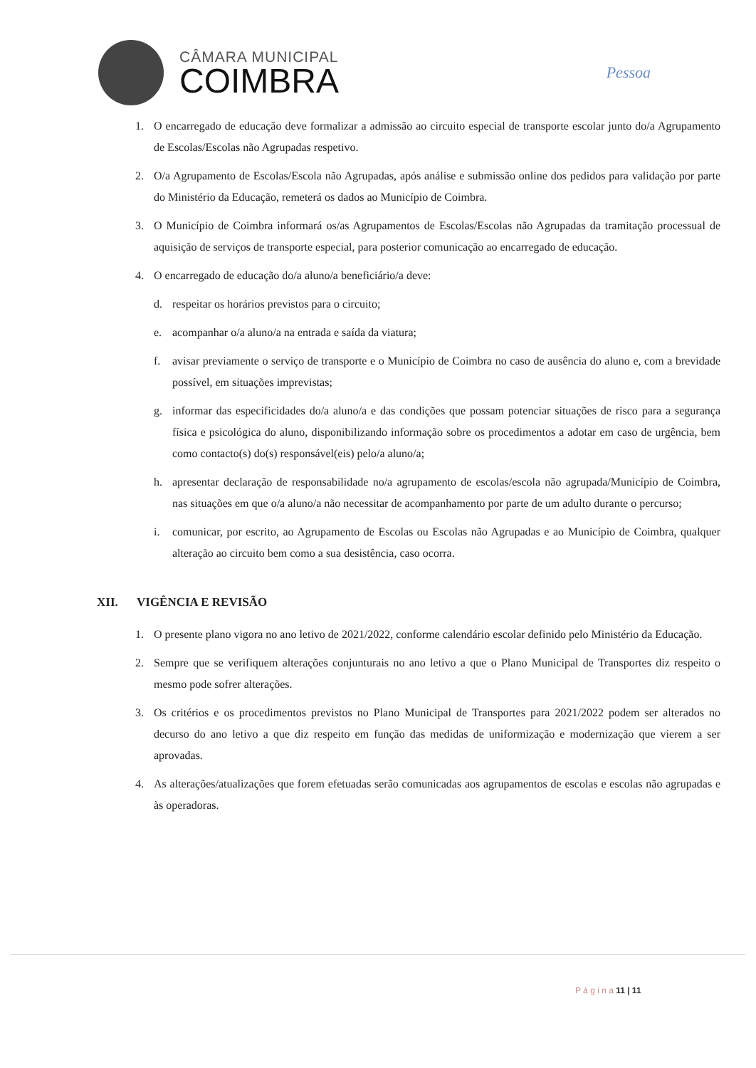CÂMARA MUNICIPAL
COIMBRA
Pessoa
1. O encarregado de educação deve formalizar a admissão ao circuito especial de transporte escolar junto do/a Agrupamento de Escolas/Escolas não Agrupadas respetivo.
2. O/a Agrupamento de Escolas/Escola não Agrupadas, após análise e submissão online dos pedidos para validação por parte do Ministério da Educação, remeterá os dados ao Município de Coimbra.
3. O Município de Coimbra informará os/as Agrupamentos de Escolas/Escolas não Agrupadas da tramitação processual de aquisição de serviços de transporte especial, para posterior comunicação ao encarregado de educação.
4. O encarregado de educação do/a aluno/a beneficiário/a deve:
d. respeitar os horários previstos para o circuito;
e. acompanhar o/a aluno/a na entrada e saída da viatura;
f. avisar previamente o serviço de transporte e o Município de Coimbra no caso de ausência do aluno e, com a brevidade possível, em situações imprevistas;
g. informar das especificidades do/a aluno/a e das condições que possam potenciar situações de risco para a segurança física e psicológica do aluno, disponibilizando informação sobre os procedimentos a adotar em caso de urgência, bem como contacto(s) do(s) responsável(eis) pelo/a aluno/a;
h. apresentar declaração de responsabilidade no/a agrupamento de escolas/escola não agrupada/Município de Coimbra, nas situações em que o/a aluno/a não necessitar de acompanhamento por parte de um adulto durante o percurso;
i. comunicar, por escrito, ao Agrupamento de Escolas ou Escolas não Agrupadas e ao Município de Coimbra, qualquer alteração ao circuito bem como a sua desistência, caso ocorra.
XII. VIGÊNCIA E REVISÃO
1. O presente plano vigora no ano letivo de 2021/2022, conforme calendário escolar definido pelo Ministério da Educação.
2. Sempre que se verifiquem alterações conjunturais no ano letivo a que o Plano Municipal de Transportes diz respeito o mesmo pode sofrer alterações.
3. Os critérios e os procedimentos previstos no Plano Municipal de Transportes para 2021/2022 podem ser alterados no decurso do ano letivo a que diz respeito em função das medidas de uniformização e modernização que vierem a ser aprovadas.
4. As alterações/atualizações que forem efetuadas serão comunicadas aos agrupamentos de escolas e escolas não agrupadas e às operadoras.
P á g i n a 11 | 11